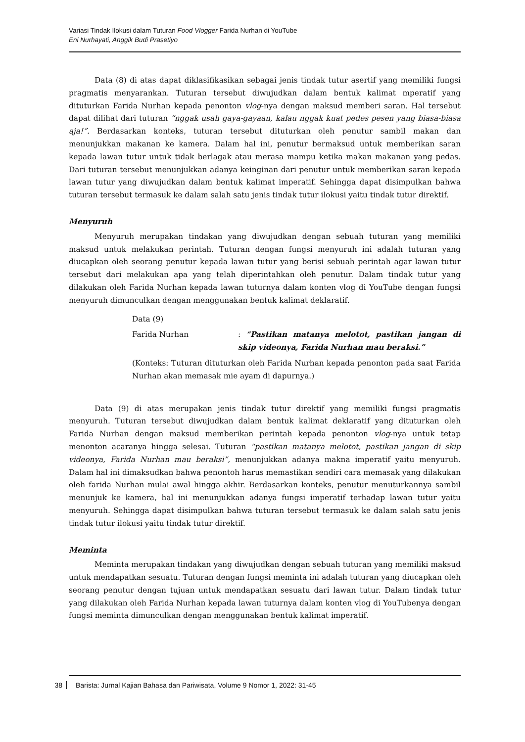Variasi Tindak Ilokusi dalam Tuturan Food Vlogger Farida Nurhan di YouTube
Eni Nurhayati, Anggik Budi Prasetiyo
Data (8) di atas dapat diklasifikasikan sebagai jenis tindak tutur asertif yang memiliki fungsi pragmatis menyarankan. Tuturan tersebut diwujudkan dalam bentuk kalimat mperatif yang dituturkan Farida Nurhan kepada penonton vlog-nya dengan maksud memberi saran. Hal tersebut dapat dilihat dari tuturan “nggak usah gaya-gayaan, kalau nggak kuat pedes pesen yang biasa-biasa aja!”. Berdasarkan konteks, tuturan tersebut dituturkan oleh penutur sambil makan dan menunjukkan makanan ke kamera. Dalam hal ini, penutur bermaksud untuk memberikan saran kepada lawan tutur untuk tidak berlagak atau merasa mampu ketika makan makanan yang pedas. Dari tuturan tersebut menunjukkan adanya keinginan dari penutur untuk memberikan saran kepada lawan tutur yang diwujudkan dalam bentuk kalimat imperatif. Sehingga dapat disimpulkan bahwa tuturan tersebut termasuk ke dalam salah satu jenis tindak tutur ilokusi yaitu tindak tutur direktif.
Menyuruh
Menyuruh merupakan tindakan yang diwujudkan dengan sebuah tuturan yang memiliki maksud untuk melakukan perintah. Tuturan dengan fungsi menyuruh ini adalah tuturan yang diucapkan oleh seorang penutur kepada lawan tutur yang berisi sebuah perintah agar lawan tutur tersebut dari melakukan apa yang telah diperintahkan oleh penutur. Dalam tindak tutur yang dilakukan oleh Farida Nurhan kepada lawan tuturnya dalam konten vlog di YouTube dengan fungsi menyuruh dimunculkan dengan menggunakan bentuk kalimat deklaratif.
Data (9)
Farida Nurhan: “Pastikan matanya melotot, pastikan jangan di skip videonya, Farida Nurhan mau beraksi.”
(Konteks: Tuturan dituturkan oleh Farida Nurhan kepada penonton pada saat Farida Nurhan akan memasak mie ayam di dapurnya.)
Data (9) di atas merupakan jenis tindak tutur direktif yang memiliki fungsi pragmatis menyuruh. Tuturan tersebut diwujudkan dalam bentuk kalimat deklaratif yang dituturkan oleh Farida Nurhan dengan maksud memberikan perintah kepada penonton vlog-nya untuk tetap menonton acaranya hingga selesai. Tuturan “pastikan matanya melotot, pastikan jangan di skip videonya, Farida Nurhan mau beraksi”, menunjukkan adanya makna imperatif yaitu menyuruh. Dalam hal ini dimaksudkan bahwa penontoh harus memastikan sendiri cara memasak yang dilakukan oleh farida Nurhan mulai awal hingga akhir. Berdasarkan konteks, penutur menuturkannya sambil menunjuk ke kamera, hal ini menunjukkan adanya fungsi imperatif terhadap lawan tutur yaitu menyuruh. Sehingga dapat disimpulkan bahwa tuturan tersebut termasuk ke dalam salah satu jenis tindak tutur ilokusi yaitu tindak tutur direktif.
Meminta
Meminta merupakan tindakan yang diwujudkan dengan sebuah tuturan yang memiliki maksud untuk mendapatkan sesuatu. Tuturan dengan fungsi meminta ini adalah tuturan yang diucapkan oleh seorang penutur dengan tujuan untuk mendapatkan sesuatu dari lawan tutur. Dalam tindak tutur yang dilakukan oleh Farida Nurhan kepada lawan tuturnya dalam konten vlog di YouTubenya dengan fungsi meminta dimunculkan dengan menggunakan bentuk kalimat imperatif.
38 Barista: Jurnal Kajian Bahasa dan Pariwisata, Volume 9 Nomor 1, 2022: 31-45